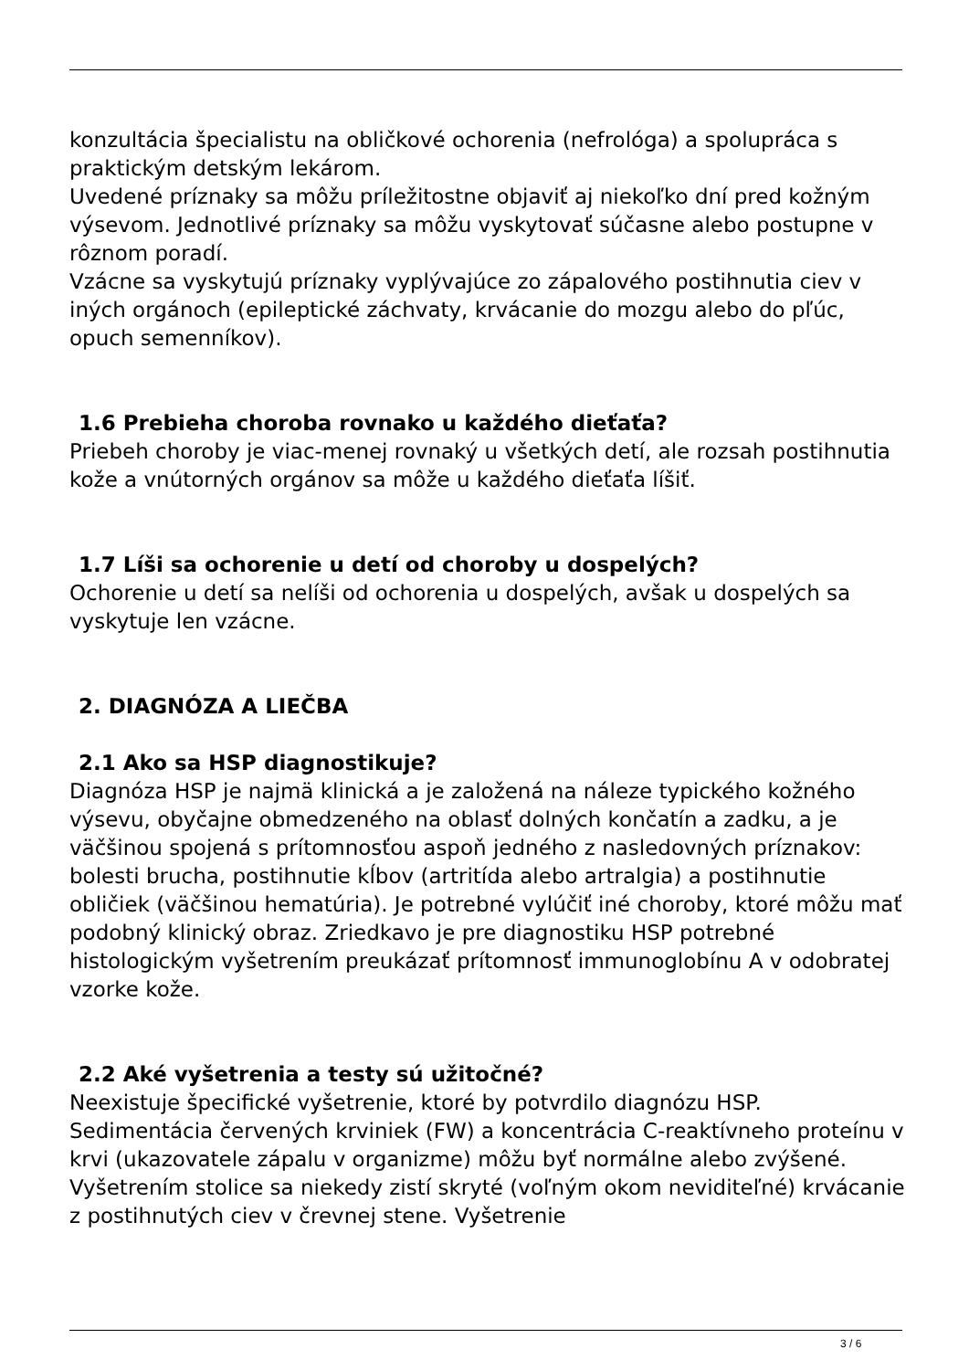konzultácia špecialistu na obličkové ochorenia (nefrológa) a spolupráca s praktickým detským lekárom.
Uvedené príznaky sa môžu príležitostne objaviť aj niekoľko dní pred kožným výsevom. Jednotlivé príznaky sa môžu vyskytovať súčasne alebo postupne v rôznom poradí.
Vzácne sa vyskytujú príznaky vyplývajúce zo zápalového postihnutia ciev v iných orgánoch (epileptické záchvaty, krvácanie do mozgu alebo do pľúc, opuch semenníkov).
1.6 Prebieha choroba rovnako u každého dieťaťa?
Priebeh choroby je viac-menej rovnaký u všetkých detí, ale rozsah postihnutia kože a vnútorných orgánov sa môže u každého dieťaťa líšiť.
1.7 Líši sa ochorenie u detí od choroby u dospelých?
Ochorenie u detí sa nelíši od ochorenia u dospelých, avšak u dospelých sa vyskytuje len vzácne.
2. DIAGNÓZA A LIEČBA
2.1 Ako sa HSP diagnostikuje?
Diagnóza HSP je najmä klinická a je založená na náleze typického kožného výsevu, obyčajne obmedzeného na oblasť dolných končatín a zadku, a je väčšinou spojená s prítomnosťou aspoň jedného z nasledovných príznakov: bolesti brucha, postihnutie kĺbov (artritída alebo artralgia) a postihnutie obličiek (väčšinou hematúria). Je potrebné vylúčiť iné choroby, ktoré môžu mať podobný klinický obraz. Zriedkavo je pre diagnostiku HSP potrebné histologickým vyšetrením preukázať prítomnosť immunoglobínu A v odobratej vzorke kože.
2.2 Aké vyšetrenia a testy sú užitočné?
Neexistuje špecifické vyšetrenie, ktoré by potvrdilo diagnózu HSP. Sedimentácia červených krviniek (FW) a koncentrácia C-reaktívneho proteínu v krvi (ukazovatele zápalu v organizme) môžu byť normálne alebo zvýšené. Vyšetrením stolice sa niekedy zistí skryté (voľným okom neviditeľné) krvácanie z postihnutých ciev v črevnej stene. Vyšetrenie
3 / 6